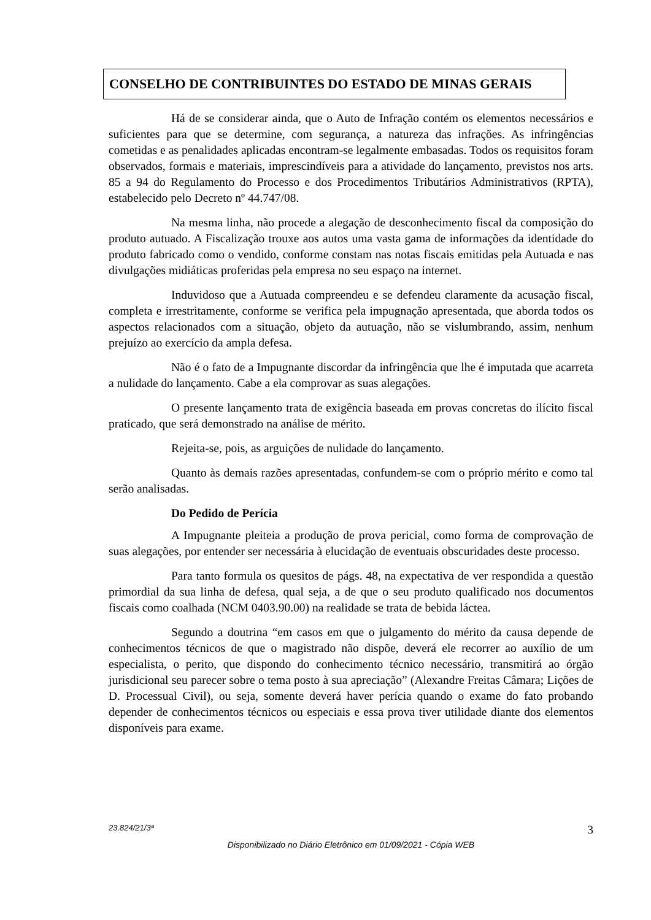CONSELHO DE CONTRIBUINTES DO ESTADO DE MINAS GERAIS
Há de se considerar ainda, que o Auto de Infração contém os elementos necessários e suficientes para que se determine, com segurança, a natureza das infrações. As infringências cometidas e as penalidades aplicadas encontram-se legalmente embasadas. Todos os requisitos foram observados, formais e materiais, imprescindíveis para a atividade do lançamento, previstos nos arts. 85 a 94 do Regulamento do Processo e dos Procedimentos Tributários Administrativos (RPTA), estabelecido pelo Decreto nº 44.747/08.
Na mesma linha, não procede a alegação de desconhecimento fiscal da composição do produto autuado. A Fiscalização trouxe aos autos uma vasta gama de informações da identidade do produto fabricado como o vendido, conforme constam nas notas fiscais emitidas pela Autuada e nas divulgações midiáticas proferidas pela empresa no seu espaço na internet.
Induvidoso que a Autuada compreendeu e se defendeu claramente da acusação fiscal, completa e irrestritamente, conforme se verifica pela impugnação apresentada, que aborda todos os aspectos relacionados com a situação, objeto da autuação, não se vislumbrando, assim, nenhum prejuízo ao exercício da ampla defesa.
Não é o fato de a Impugnante discordar da infringência que lhe é imputada que acarreta a nulidade do lançamento. Cabe a ela comprovar as suas alegações.
O presente lançamento trata de exigência baseada em provas concretas do ilícito fiscal praticado, que será demonstrado na análise de mérito.
Rejeita-se, pois, as arguições de nulidade do lançamento.
Quanto às demais razões apresentadas, confundem-se com o próprio mérito e como tal serão analisadas.
Do Pedido de Perícia
A Impugnante pleiteia a produção de prova pericial, como forma de comprovação de suas alegações, por entender ser necessária à elucidação de eventuais obscuridades deste processo.
Para tanto formula os quesitos de págs. 48, na expectativa de ver respondida a questão primordial da sua linha de defesa, qual seja, a de que o seu produto qualificado nos documentos fiscais como coalhada (NCM 0403.90.00) na realidade se trata de bebida láctea.
Segundo a doutrina “em casos em que o julgamento do mérito da causa depende de conhecimentos técnicos de que o magistrado não dispõe, deverá ele recorrer ao auxílio de um especialista, o perito, que dispondo do conhecimento técnico necessário, transmitirá ao órgão jurisdicional seu parecer sobre o tema posto à sua apreciação” (Alexandre Freitas Câmara; Lições de D. Processual Civil), ou seja, somente deverá haver perícia quando o exame do fato probando depender de conhecimentos técnicos ou especiais e essa prova tiver utilidade diante dos elementos disponíveis para exame.
3 23.824/21/3ª
Disponibilizado no Diário Eletrônico em 01/09/2021 - Cópia WEB